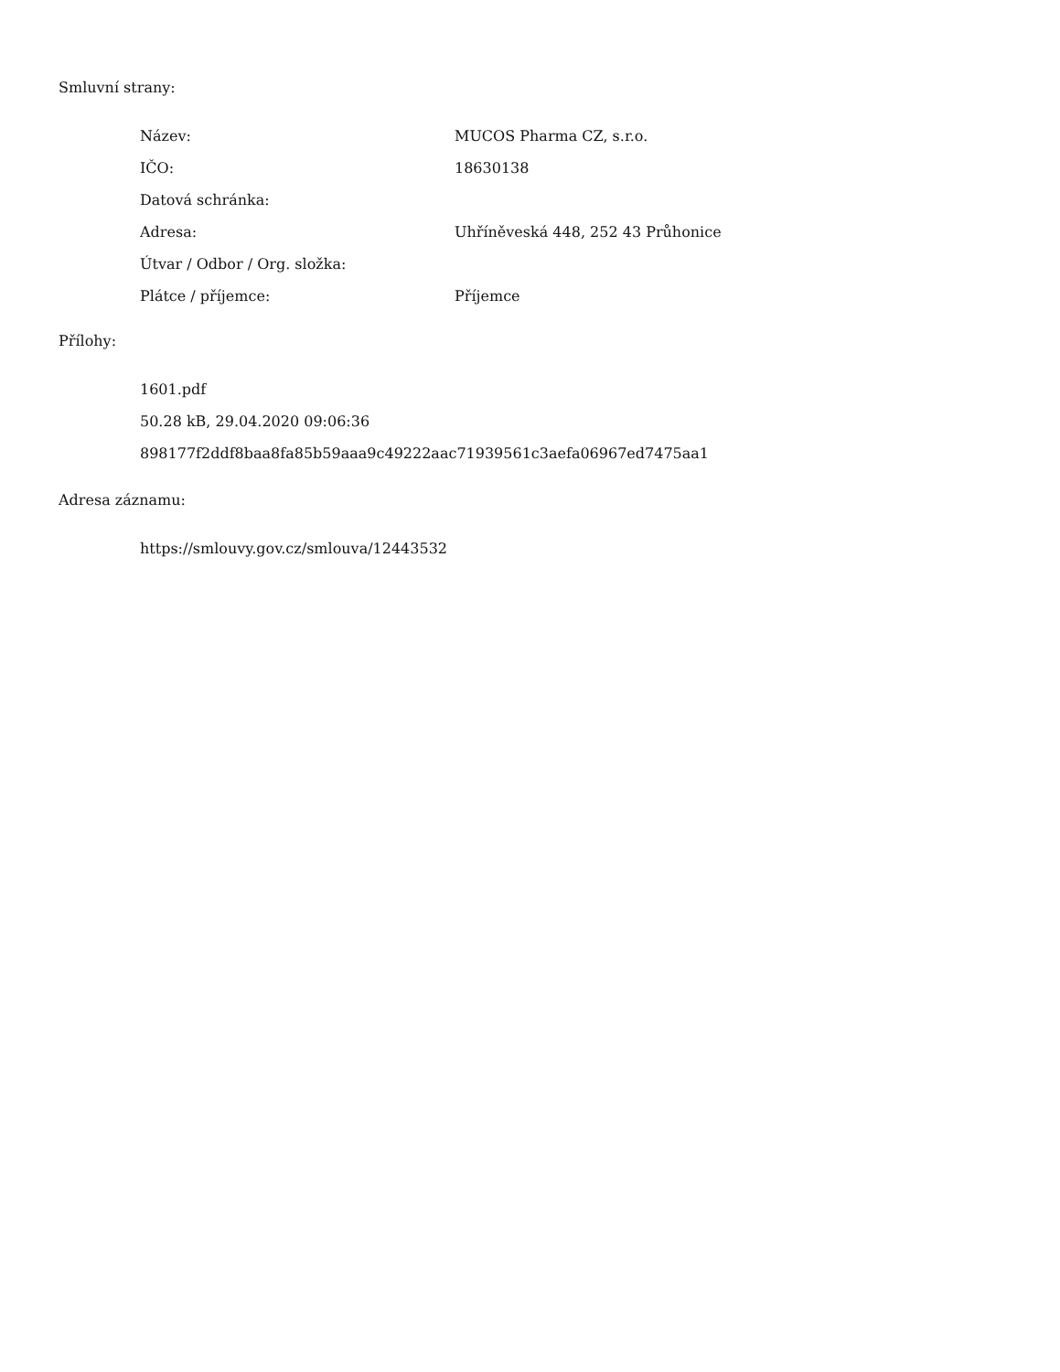Smluvní strany:
| Název: | MUCOS Pharma CZ, s.r.o. |
| IČO: | 18630138 |
| Datová schránka: | |
| Adresa: | Uhříněveská 448, 252 43 Průhonice |
| Útvar / Odbor / Org. složka: | |
| Plátce / příjemce: | Příjemce |
Přílohy:
1601.pdf
50.28 kB, 29.04.2020 09:06:36
898177f2ddf8baa8fa85b59aaa9c49222aac71939561c3aefa06967ed7475aa1
Adresa záznamu:
https://smlouvy.gov.cz/smlouva/12443532